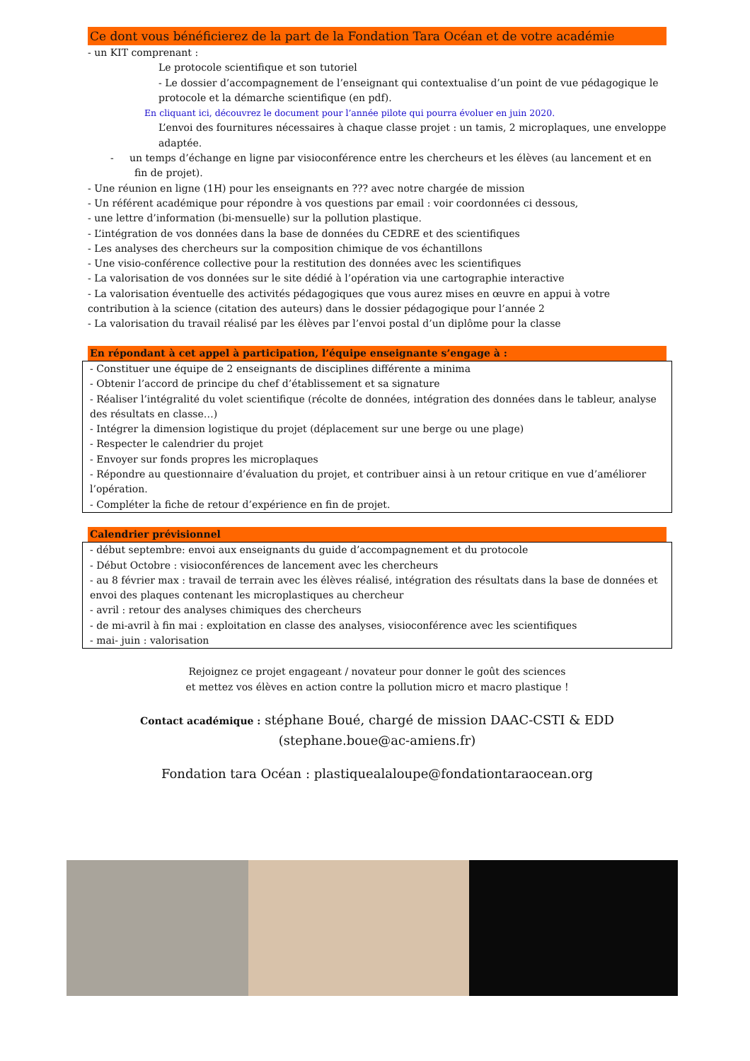Ce dont vous bénéficierez de la part de la Fondation Tara Océan et de votre académie
- un KIT comprenant :
Le protocole scientifique et son tutoriel
- Le dossier d’accompagnement de l’enseignant qui contextualise d’un point de vue pédagogique le protocole et la démarche scientifique (en pdf).
En cliquant ici, découvrez le document pour l’année pilote qui pourra évoluer en juin 2020.
L’envoi des fournitures nécessaires à chaque classe projet : un tamis, 2 microplaques, une enveloppe adaptée.
- un temps d’échange en ligne par visioconférence entre les chercheurs et les élèves (au lancement et en fin de projet).
- Une réunion en ligne (1H) pour les enseignants en ??? avec notre chargée de mission
- Un référent académique pour répondre à vos questions par email : voir coordonnées ci dessous,
- une lettre d’information (bi-mensuelle) sur la pollution plastique.
- L’intégration de vos données dans la base de données du CEDRE et des scientifiques
- Les analyses des chercheurs sur la composition chimique de vos échantillons
- Une visio-conférence collective pour la restitution des données avec les scientifiques
- La valorisation de vos données sur le site dédié à l’opération via une cartographie interactive
- La valorisation éventuelle des activités pédagogiques que vous aurez mises en œuvre en appui à votre contribution à la science (citation des auteurs) dans le dossier pédagogique pour l’année 2
- La valorisation du travail réalisé par les élèves par l’envoi postal d’un diplôme pour la classe
En répondant à cet appel à participation, l’équipe enseignante s’engage à :
- Constituer une équipe de 2 enseignants de disciplines différente a minima
- Obtenir l’accord de principe du chef d’établissement et sa signature
- Réaliser l’intégralité du volet scientifique (récolte de données, intégration des données dans le tableur, analyse des résultats en classe…)
- Intégrer la dimension logistique du projet (déplacement sur une berge ou une plage)
- Respecter le calendrier du projet
- Envoyer sur fonds propres les microplaques
- Répondre au questionnaire d’évaluation du projet, et contribuer ainsi à un retour critique en vue d’améliorer l’opération.
- Compléter la fiche de retour d’expérience en fin de projet.
Calendrier prévisionnel
- début septembre: envoi aux enseignants du guide d’accompagnement et du protocole
- Début Octobre : visioconférences de lancement avec les chercheurs
- au 8 février max : travail de terrain avec les élèves réalisé, intégration des résultats dans la base de données et envoi des plaques contenant les microplastiques au chercheur
- avril : retour des analyses chimiques des chercheurs
- de mi-avril à fin mai : exploitation en classe des analyses, visioconférence avec les scientifiques
- mai- juin : valorisation
Rejoignez ce projet engageant / novateur pour donner le goût des sciences
et mettez vos élèves en action contre la pollution micro et macro plastique !
Contact académique : stéphane Boué, chargé de mission DAAC-CSTI & EDD
(stephane.boue@ac-amiens.fr)
Fondation tara Océan : plastiquealaloupe@fondationtaraocean.org